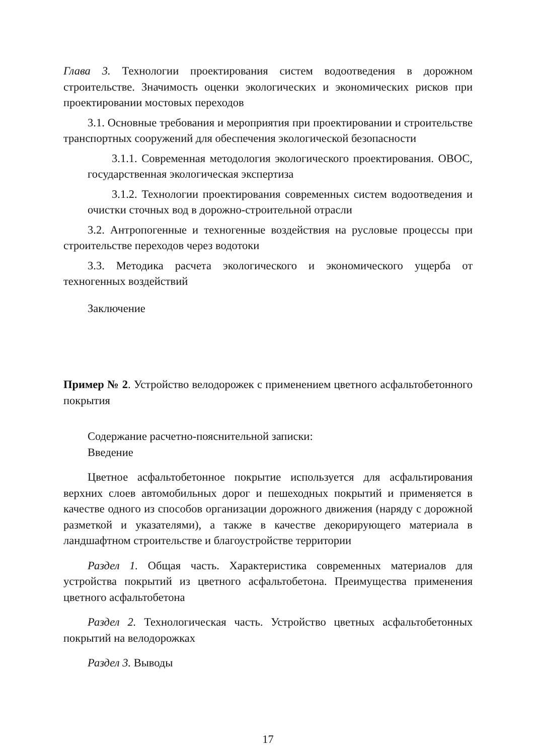Глава 3. Технологии проектирования систем водоотведения в дорожном строительстве. Значимость оценки экологических и экономических рисков при проектировании мостовых переходов
3.1. Основные требования и мероприятия при проектировании и строительстве транспортных сооружений для обеспечения экологической безопасности
3.1.1. Современная методология экологического проектирования. ОВОС, государственная экологическая экспертиза
3.1.2. Технологии проектирования современных систем водоотведения и очистки сточных вод в дорожно-строительной отрасли
3.2. Антропогенные и техногенные воздействия на русловые процессы при строительстве переходов через водотоки
3.3. Методика расчета экологического и экономического ущерба от техногенных воздействий
Заключение
Пример № 2. Устройство велодорожек с применением цветного асфальтобетонного покрытия
Содержание расчетно-пояснительной записки:
Введение
Цветное асфальтобетонное покрытие используется для асфальтирования верхних слоев автомобильных дорог и пешеходных покрытий и применяется в качестве одного из способов организации дорожного движения (наряду с дорожной разметкой и указателями), а также в качестве декорирующего материала в ландшафтном строительстве и благоустройстве территории
Раздел 1. Общая часть. Характеристика современных материалов для устройства покрытий из цветного асфальтобетона. Преимущества применения цветного асфальтобетона
Раздел 2. Технологическая часть. Устройство цветных асфальтобетонных покрытий на велодорожках
Раздел 3. Выводы
17